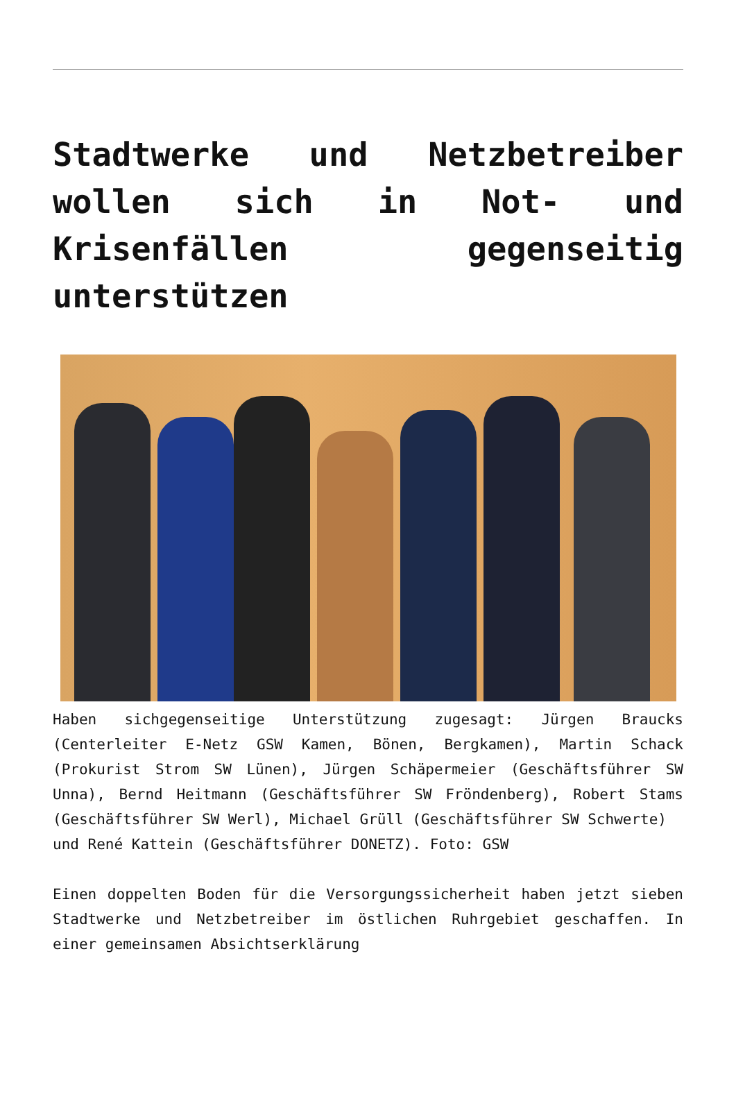Stadtwerke und Netzbetreiber wollen sich in Not- und Krisenfällen gegenseitig unterstützen
Haben sichgegenseitige Unterstützung zugesagt: Jürgen Braucks (Centerleiter E-Netz GSW Kamen, Bönen, Bergkamen), Martin Schack (Prokurist Strom SW Lünen), Jürgen Schäpermeier (Geschäftsführer SW Unna), Bernd Heitmann (Geschäftsführer SW Fröndenberg), Robert Stams (Geschäftsführer SW Werl), Michael Grüll (Geschäftsführer SW Schwerte)
und René Kattein (Geschäftsführer DONETZ). Foto: GSW
Einen doppelten Boden für die Versorgungssicherheit haben jetzt sieben Stadtwerke und Netzbetreiber im östlichen Ruhrgebiet geschaffen. In einer gemeinsamen Absichtserklärung